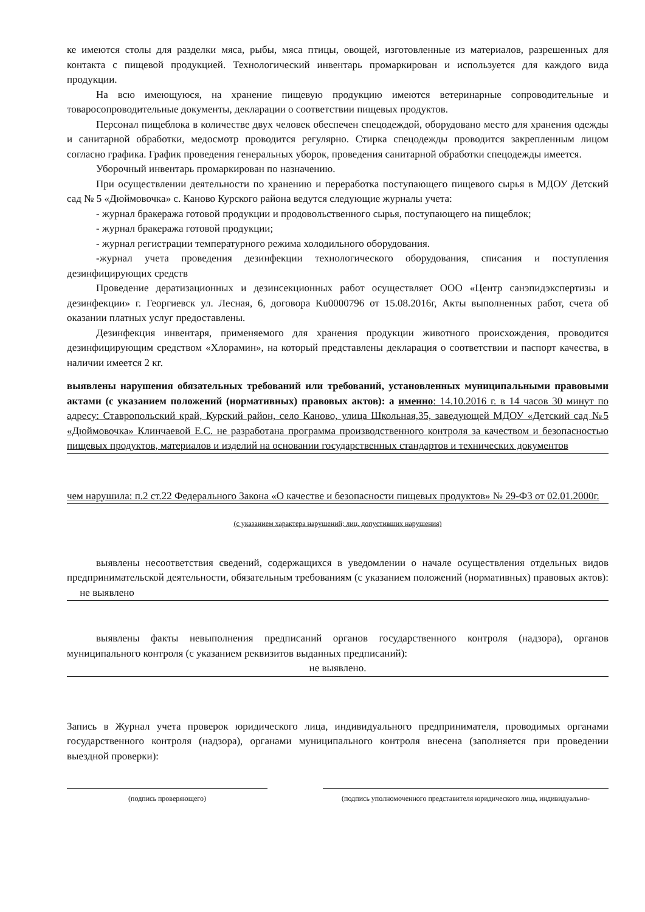ке имеются столы для разделки мяса, рыбы, мяса птицы, овощей, изготовленные из материалов, разрешенных для контакта с пищевой продукцией. Технологический инвентарь промаркирован и используется для каждого вида продукции.
На всю имеющуюся, на хранение пищевую продукцию имеются ветеринарные сопроводительные и товаросопроводительные документы, декларации о соответствии пищевых продуктов.
Персонал пищеблока в количестве двух человек обеспечен спецодеждой, оборудовано место для хранения одежды и санитарной обработки, медосмотр проводится регулярно. Стирка спецодежды проводится закрепленным лицом согласно графика. График проведения генеральных уборок, проведения санитарной обработки спецодежды имеется.
Уборочный инвентарь промаркирован по назначению.
При осуществлении деятельности по хранению и переработка поступающего пищевого сырья в МДОУ Детский сад № 5 «Дюймовочка» с. Каново Курского района ведутся следующие журналы учета:
- журнал бракеража готовой продукции и продовольственного сырья, поступающего на пищеблок;
- журнал бракеража готовой продукции;
- журнал регистрации температурного режима холодильного оборудования.
-журнал учета проведения дезинфекции технологического оборудования, списания и поступления дезинфицирующих средств
Проведение дератизационных и дезинсекционных работ осуществляет ООО «Центр санэпидэкспертизы и дезинфекции» г. Георгиевск ул. Лесная, 6, договора Ku0000796 от 15.08.2016г, Акты выполненных работ, счета об оказании платных услуг предоставлены.
Дезинфекция инвентаря, применяемого для хранения продукции животного происхождения, проводится дезинфицирующим средством «Хлорамин», на который представлены декларация о соответствии и паспорт качества, в наличии имеется 2 кг.
выявлены нарушения обязательных требований или требований, установленных муниципальными правовыми актами (с указанием положений (нормативных) правовых актов): а именно: 14.10.2016 г. в 14 часов 30 минут по адресу: Ставропольский край, Курский район, село Каново, улица Школьная,35, заведующей МДОУ «Детский сад №5 «Дюймовочка» Клинчаевой Е.С. не разработана программа производственного контроля за качеством и безопасностью пищевых продуктов, материалов и изделий на основании государственных стандартов и технических документов
чем нарушила: п.2 ст.22 Федерального Закона «О качестве и безопасности пищевых продуктов» № 29-ФЗ от 02.01.2000г.
(с указанием характера нарушений; лиц, допустивших нарушения)
выявлены несоответствия сведений, содержащихся в уведомлении о начале осуществления отдельных видов предпринимательской деятельности, обязательным требованиям (с указанием положений (нормативных) правовых актов): не выявлено
выявлены факты невыполнения предписаний органов государственного контроля (надзора), органов муниципального контроля (с указанием реквизитов выданных предписаний):
не выявлено.
Запись в Журнал учета проверок юридического лица, индивидуального предпринимателя, проводимых органами государственного контроля (надзора), органами муниципального контроля внесена (заполняется при проведении выездной проверки):
(подпись проверяющего) (подпись уполномоченного представителя юридического лица, индивидуально-